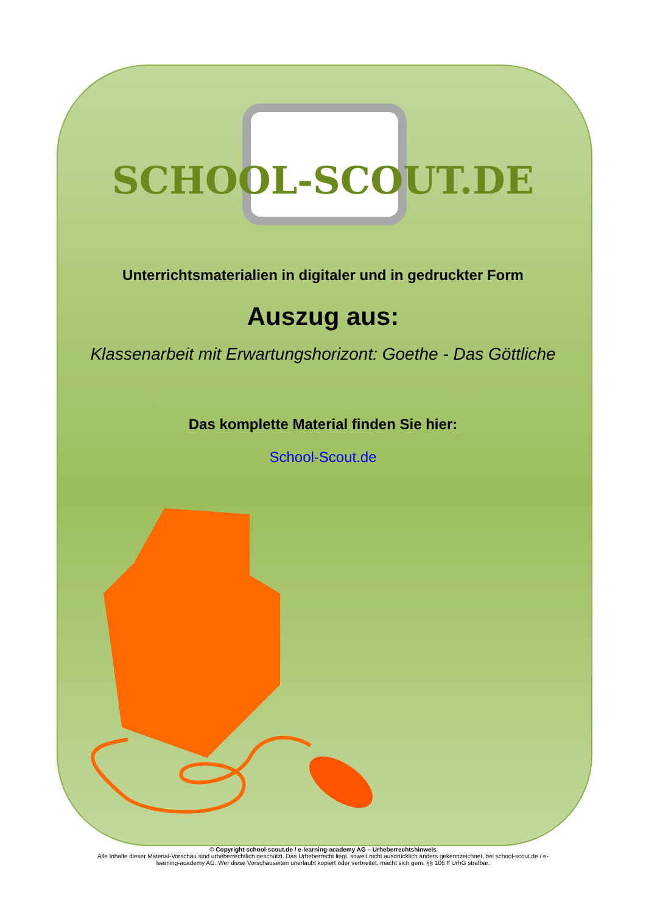SCHOOL-SCOUT.DE
Unterrichtsmaterialien in digitaler und in gedruckter Form
Auszug aus:
Klassenarbeit mit Erwartungshorizont: Goethe - Das Göttliche
Das komplette Material finden Sie hier:
School-Scout.de
© Copyright school-scout.de / e-learning-academy AG – Urheberrechtshinweis
Alle Inhalte dieser Material-Vorschau sind urheberrechtlich geschützt. Das Urheberrecht liegt, soweit nicht ausdrücklich anders gekennzeichnet, bei school-scout.de / e-
learning-academy AG. Wer diese Vorschauseiten unerlaubt kopiert oder verbreitet, macht sich gem. §§ 106 ff UrhG strafbar.